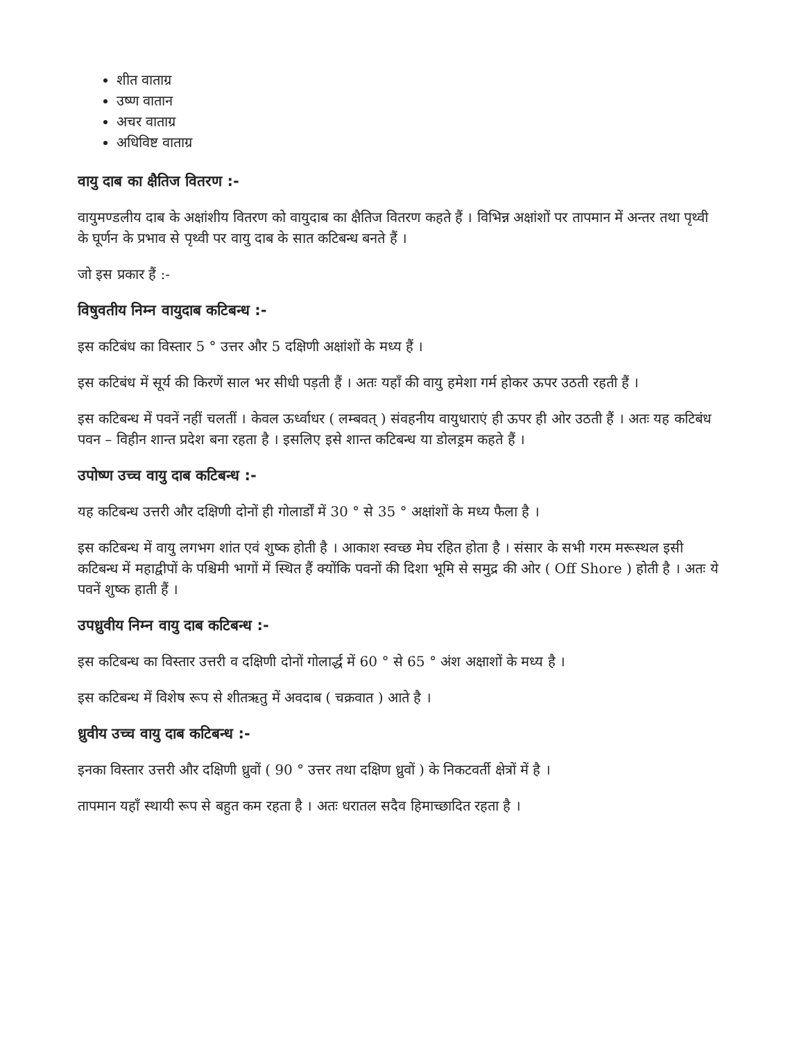शीत वाताग्र
उष्ण वातान
अचर वाताग्र
अधिविष्ट वाताग्र
वायु दाब का क्षैतिज वितरण :-
वायुमण्डलीय दाब के अक्षांशीय वितरण को वायुदाब का क्षैतिज वितरण कहते हैं । विभिन्न अक्षांशों पर तापमान में अन्तर तथा पृथ्वी के घूर्णन के प्रभाव से पृथ्वी पर वायु दाब के सात कटिबन्ध बनते हैं ।
जो इस प्रकार हैं :-
विषुवतीय निम्न वायुदाब कटिबन्ध :-
इस कटिबंध का विस्तार 5 ° उत्तर और 5 दक्षिणी अक्षांशों के मध्य हैं ।
इस कटिबंध में सूर्य की किरणें साल भर सीधी पड़ती हैं । अतः यहाँ की वायु हमेशा गर्म होकर ऊपर उठती रहती हैं ।
इस कटिबन्ध में पवनें नहीं चलतीं । केवल ऊर्ध्वाधर ( लम्बवत् ) संवहनीय वायुधाराएं ही ऊपर ही ओर उठती हैं । अतः यह कटिबंध पवन – विहीन शान्त प्रदेश बना रहता है । इसलिए इसे शान्त कटिबन्ध या डोलड्रम कहते हैं ।
उपोष्ण उच्च वायु दाब कटिबन्ध :-
यह कटिबन्ध उत्तरी और दक्षिणी दोनों ही गोलार्डों में 30 ° से 35 ° अक्षांशों के मध्य फैला है ।
इस कटिबन्ध में वायु लगभग शांत एवं शुष्क होती है । आकाश स्वच्छ मेघ रहित होता है । संसार के सभी गरम मरूस्थल इसी कटिबन्ध में महाद्वीपों के पश्चिमी भागों में स्थित हैं क्योंकि पवनों की दिशा भूमि से समुद्र की ओर ( Off Shore ) होती है । अतः ये पवनें शुष्क हाती हैं ।
उपध्रुवीय निम्न वायु दाब कटिबन्ध :-
इस कटिबन्ध का विस्तार उत्तरी व दक्षिणी दोनों गोलार्द्ध में 60 ° से 65 ° अंश अक्षाशों के मध्य है ।
इस कटिबन्ध में विशेष रूप से शीतऋतु में अवदाब ( चक्रवात ) आते है ।
ध्रुवीय उच्च वायु दाब कटिबन्ध :-
इनका विस्तार उत्तरी और दक्षिणी ध्रुवों ( 90 ° उत्तर तथा दक्षिण ध्रुवों ) के निकटवर्ती क्षेत्रों में है ।
तापमान यहाँ स्थायी रूप से बहुत कम रहता है । अतः धरातल सदैव हिमाच्छादित रहता है ।